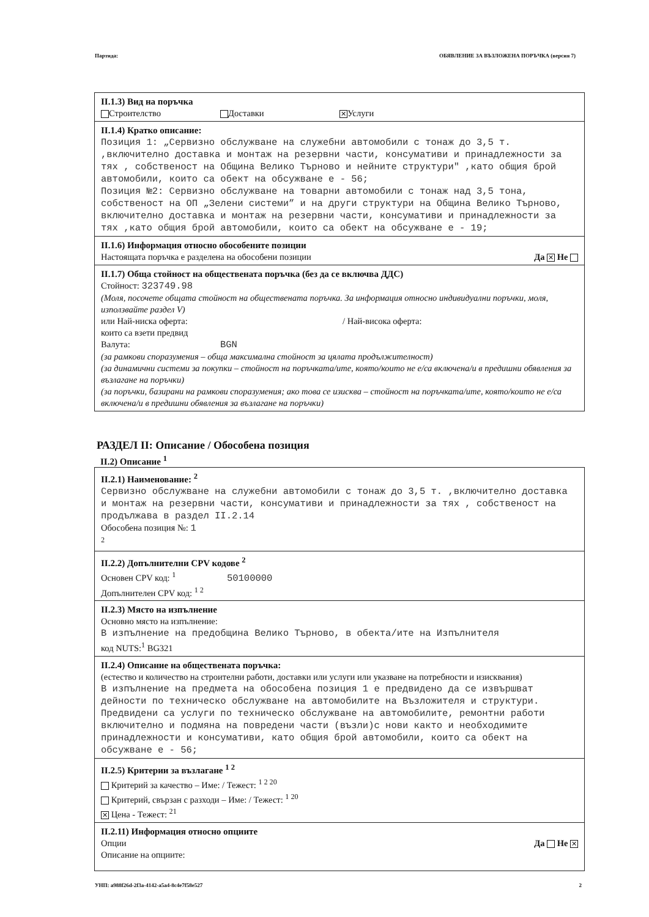Партида: ОБЯВЛЕНИЕ ЗА ВЪЗЛОЖЕНА ПОРЪЧКА (версия 7)
II.1.3) Вид на поръчка
Строителство Доставки ✕ Услуги
II.1.4) Кратко описание:
Позиция 1: „Сервизно обслужване на служебни автомобили с тонаж до 3,5 т. ,включително доставка и монтаж на резервни части, консумативи и принадлежности за тях , собственост на Община Велико Търново и нейните структури" ,като общия брой автомобили, които са обект на обсужване е - 56;
Позиция №2: Сервизно обслужване на товарни автомобили с тонаж над 3,5 тона, собственост на ОП „Зелени системи” и на други структури на Община Велико Търново, включително доставка и монтаж на резервни части, консумативи и принадлежности за тях ,като общия брой автомобили, които са обект на обсужване е - 19;
II.1.6) Информация относно обособените позиции
Настоящата поръчка е разделена на обособени позиции Да ✕ Не
II.1.7) Обща стойност на обществената поръчка (без да се включва ДДС)
Стойност: 323749.98
(Моля, посочете общата стойност на обществената поръчка. За информация относно индивидуални поръчки, моля, използвайте раздел V)
или Най-ниска оферта: / Най-висока оферта:
които са взети предвид
Валута: BGN
(за рамкови споразумения – обща максимална стойност за цялата продължителност)
(за динамични системи за покупки – стойност на поръчката/ите, която/които не е/са включена/и в предишни обявления за възлагане на поръчки)
(за поръчки, базирани на рамкови споразумения; ако това се изисква – стойност на поръчката/ите, която/които не е/са включена/и в предишни обявления за възлагане на поръчки)
РАЗДЕЛ II: Описание / Обособена позиция
II.2) Описание <sup>1</sup>
II.2.1) Наименование: <sup>2</sup>
Сервизно обслужване на служебни автомобили с тонаж до 3,5 т. ,включително доставка и монтаж на резервни части, консумативи и принадлежности за тях , собственост на продължава в раздел II.2.14
Обособена позиция №: 1
<sup>2</sup>
II.2.2) Допълнителни CPV кодове <sup>2</sup>
Основен CPV код: <sup>1</sup> 50100000
Допълнителен CPV код: <sup>1 2</sup>
II.2.3) Място на изпълнение
Основно място на изпълнение:
В изпълнение на предобщина Велико Търново, в обекта/ите на Изпълнителя
код NUTS:<sup>1</sup> BG321
II.2.4) Описание на обществената поръчка:
(естество и количество на строителни работи, доставки или услуги или указване на потребности и изисквания)
В изпълнение на предмета на обособена позиция 1 е предвидено да се извършват дейности по техническо обслужване на автомобилите на Възложителя и структури. Предвидени са услуги по техническо обслужване на автомобилите, ремонтни работи включително и подмяна на повредени части (възли)с нови както и необходимите принадлежности и консумативи, като общия брой автомобили, които са обект на обсужване е - 56;
II.2.5) Критерии за възлагане <sup>1 2</sup>
Критерий за качество – Име: / Тежест: <sup>1 2 20</sup>
Критерий, свързан с разходи – Име: / Тежест: <sup>1 20</sup>
✕ Цена - Тежест: <sup>21</sup>
II.2.11) Информация относно опциите
Опции Да Не ✕
Описание на опциите:
УНП: a988f26d-2f3a-4142-a5a4-8c4e7f58e527 2